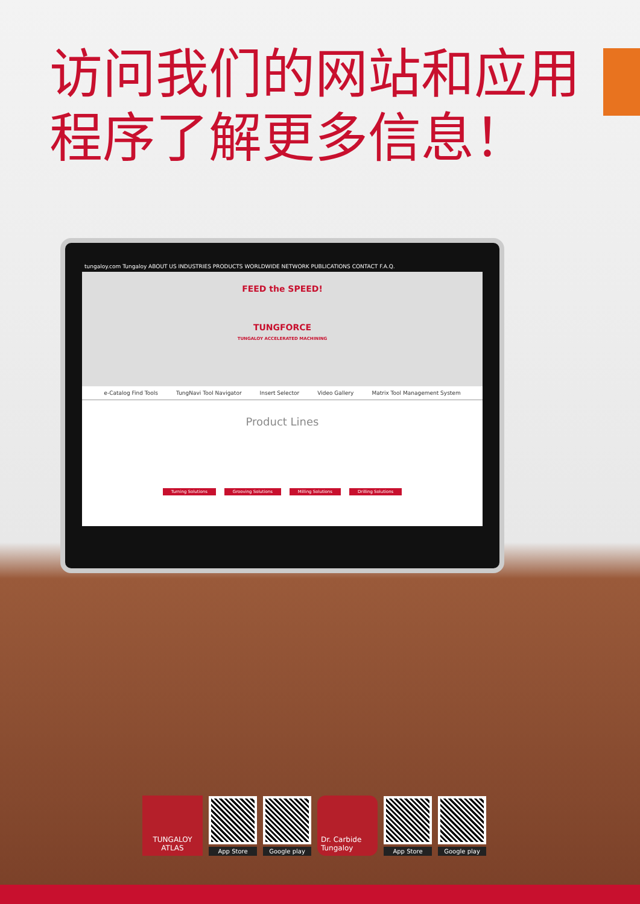访问我们的网站和应用程序了解更多信息！
tungaloy.com Tungaloy ABOUT US INDUSTRIES PRODUCTS WORLDWIDE NETWORK PUBLICATIONS CONTACT F.A.Q.
FEED the SPEED!
TUNGFORCE
TUNGALOY ACCELERATED MACHINING
e-Catalog Find Tools TungNavi Tool Navigator Insert Selector Video Gallery Matrix Tool Management System
Product Lines
Turning Solutions Grooving Solutions Milling Solutions Drilling Solutions
TUNGALOY
ATLAS
App Store Google play
Dr. Carbide
Tungaloy
App Store Google play